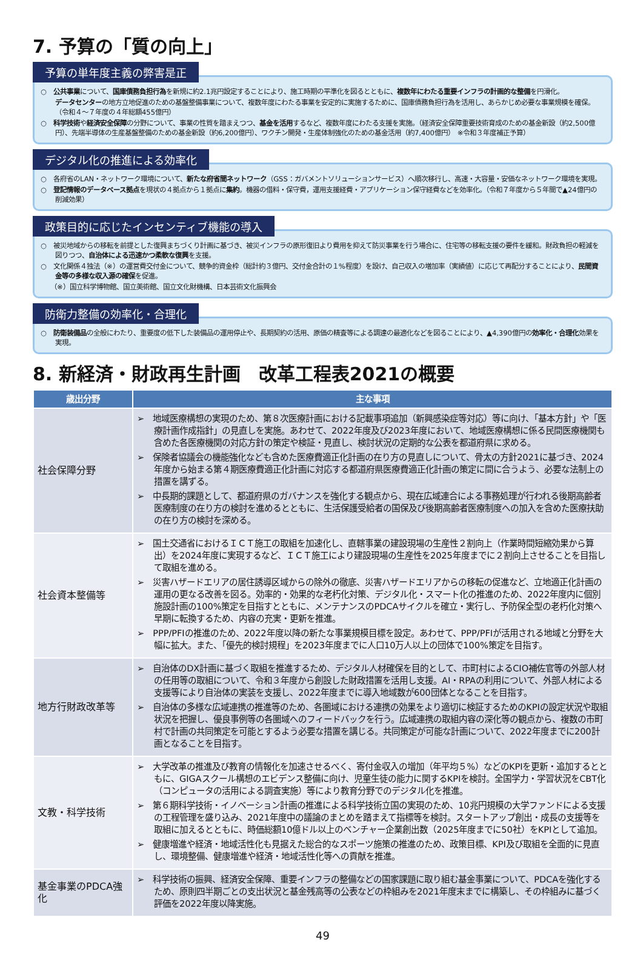7. 予算の「質の向上」
予算の単年度主義の弊害是正
○　公共事業について、国庫債務負担行為を新規に約2.1兆円設定することにより、施工時期の平準化を図るとともに、複数年にわたる重要インフラの計画的な整備を円滑化。
データセンターの地方立地促進のための基盤整備事業について、複数年度にわたる事業を安定的に実施するために、国庫債務負担行為を活用し、あらかじめ必要な事業規模を確保。（令和４～７年度の４年総額455億円）
○　科学技術や経済安全保障の分野について、事業の性質を踏まえつつ、基金を活用するなど、複数年度にわたる支援を実施。（経済安全保障重要技術育成のための基金新設（約2,500億円）、先端半導体の生産基盤整備のための基金新設（約6,200億円）、ワクチン開発・生産体制強化のための基金活用（約7,400億円）　※令和３年度補正予算）
デジタル化の推進による効率化
○　各府省のLAN・ネットワーク環境について、新たな府省間ネットワーク（GSS：ガバメントソリューションサービス）へ順次移行し、高速・大容量・安価なネットワーク環境を実現。
○　登記情報のデータベース拠点を現状の４拠点から１拠点に集約。機器の借料・保守費，運用支援経費・アプリケーション保守経費などを効率化。（令和７年度から５年間で▲24億円の削減効果）
政策目的に応じたインセンティブ機能の導入
○　被災地域からの移転を前提とした復興まちづくり計画に基づき、被災インフラの原形復旧より費用を抑えて防災事業を行う場合に、住宅等の移転支援の要件を緩和。財政負担の軽減を図りつつ、自治体による迅速かつ柔軟な復興を支援。
○　文化関係４独法（※）の運営費交付金について、競争的資金枠（総計約３億円、交付金合計の１%程度）を設け、自己収入の増加率（実績値）に応じて再配分することにより、民間資金等の多様な収入源の確保を促進。
（※）国立科学博物館、国立美術館、国立文化財機構、日本芸術文化振興会
防衛力整備の効率化・合理化
○　防衛装備品の全般にわたり、重要度の低下した装備品の運用停止や、長期契約の活用、原価の精査等による調達の最適化などを図ることにより、▲4,390億円の効率化・合理化効果を実現。
8. 新経済・財政再生計画　改革工程表2021の概要
| 歳出分野 | 主な事項 |
| --- | --- |
| 社会保障分野 | ➢ 地域医療構想の実現のため、第８次医療計画における記載事項追加（新興感染症等対応）等に向け、「基本方針」や「医療計画作成指針」の見直しを実施。あわせて、2022年度及び2023年度において、地域医療構想に係る民間医療機関も含めた各医療機関の対応方針の策定や検証・見直し、検討状況の定期的な公表を都道府県に求める。 ➢ 保険者協議会の機能強化なども含めた医療費適正化計画の在り方の見直しについて、骨太の方針2021に基づき、2024年度から始まる第４期医療費適正化計画に対応する都道府県医療費適正化計画の策定に間に合うよう、必要な法制上の措置を講ずる。 ➢ 中長期的課題として、都道府県のガバナンスを強化する観点から、現在広域連合による事務処理が行われる後期高齢者医療制度の在り方の検討を進めるとともに、生活保護受給者の国保及び後期高齢者医療制度への加入を含めた医療扶助の在り方の検討を深める。 |
| 社会資本整備等 | ➢ 国土交通省におけるＩＣＴ施工の取組を加速化し、直轄事業の建設現場の生産性２割向上（作業時間短縮効果から算出）を2024年度に実現するなど、ＩＣＴ施工により建設現場の生産性を2025年度までに２割向上させることを目指して取組を進める。 ➢ 災害ハザードエリアの居住誘導区域からの除外の徹底、災害ハザードエリアからの移転の促進など、立地適正化計画の運用の更なる改善を図る。効率的・効果的な老朽化対策、デジタル化・スマート化の推進のため、2022年度内に個別施設計画の100%策定を目指すとともに、メンテナンスのPDCAサイクルを確立・実行し、予防保全型の老朽化対策へ早期に転換するため、内容の充実・更新を推進。 ➢ PPP/PFIの推進のため、2022年度以降の新たな事業規模目標を設定。あわせて、PPP/PFIが活用される地域と分野を大幅に拡大。また、「優先的検討規程」を2023年度までに人口10万人以上の団体で100%策定を目指す。 |
| 地方行財政改革等 | ➢ 自治体のDX計画に基づく取組を推進するため、デジタル人材確保を目的として、市町村によるCIO補佐官等の外部人材の任用等の取組について、令和３年度から創設した財政措置を活用し支援。AI・RPAの利用について、外部人材による支援等により自治体の実装を支援し、2022年度までに導入地域数が600団体となることを目指す。 ➢ 自治体の多様な広域連携の推進等のため、各圏域における連携の効果をより適切に検証するためのKPIの設定状況や取組状況を把握し、優良事例等の各圏域へのフィードバックを行う。広域連携の取組内容の深化等の観点から、複数の市町村で計画の共同策定を可能とするよう必要な措置を講じる。共同策定が可能な計画について、2022年度までに200計画となることを目指す。 |
| 文教・科学技術 | ➢ 大学改革の推進及び教育の情報化を加速させるべく、寄付金収入の増加（年平均５%）などのKPIを更新・追加するとともに、GIGAスクール構想のエビデンス整備に向け、児童生徒の能力に関するKPIを検討。全国学力・学習状況をCBT化（コンピュータの活用による調査実施）等により教育分野でのデジタル化を推進。 ➢ 第６期科学技術・イノベーション計画の推進による科学技術立国の実現のため、10兆円規模の大学ファンドによる支援の工程管理を盛り込み、2021年度中の議論のまとめを踏まえて指標等を検討。スタートアップ創出・成長の支援等を取組に加えるとともに、時価総額10億ドル以上のベンチャー企業創出数（2025年度までに50社）をKPIとして追加。 ➢ 健康増進や経済・地域活性化も見据えた総合的なスポーツ施策の推進のため、政策目標、KPI及び取組を全面的に見直し、環境整備、健康増進や経済・地域活性化等への貢献を推進。 |
| 基金事業のPDCA強化 | ➢ 科学技術の振興、経済安全保障、重要インフラの整備などの国家課題に取り組む基金事業について、PDCAを強化するため、原則四半期ごとの支出状況と基金残高等の公表などの枠組みを2021年度末までに構築し、その枠組みに基づく評価を2022年度以降実施。 |
49